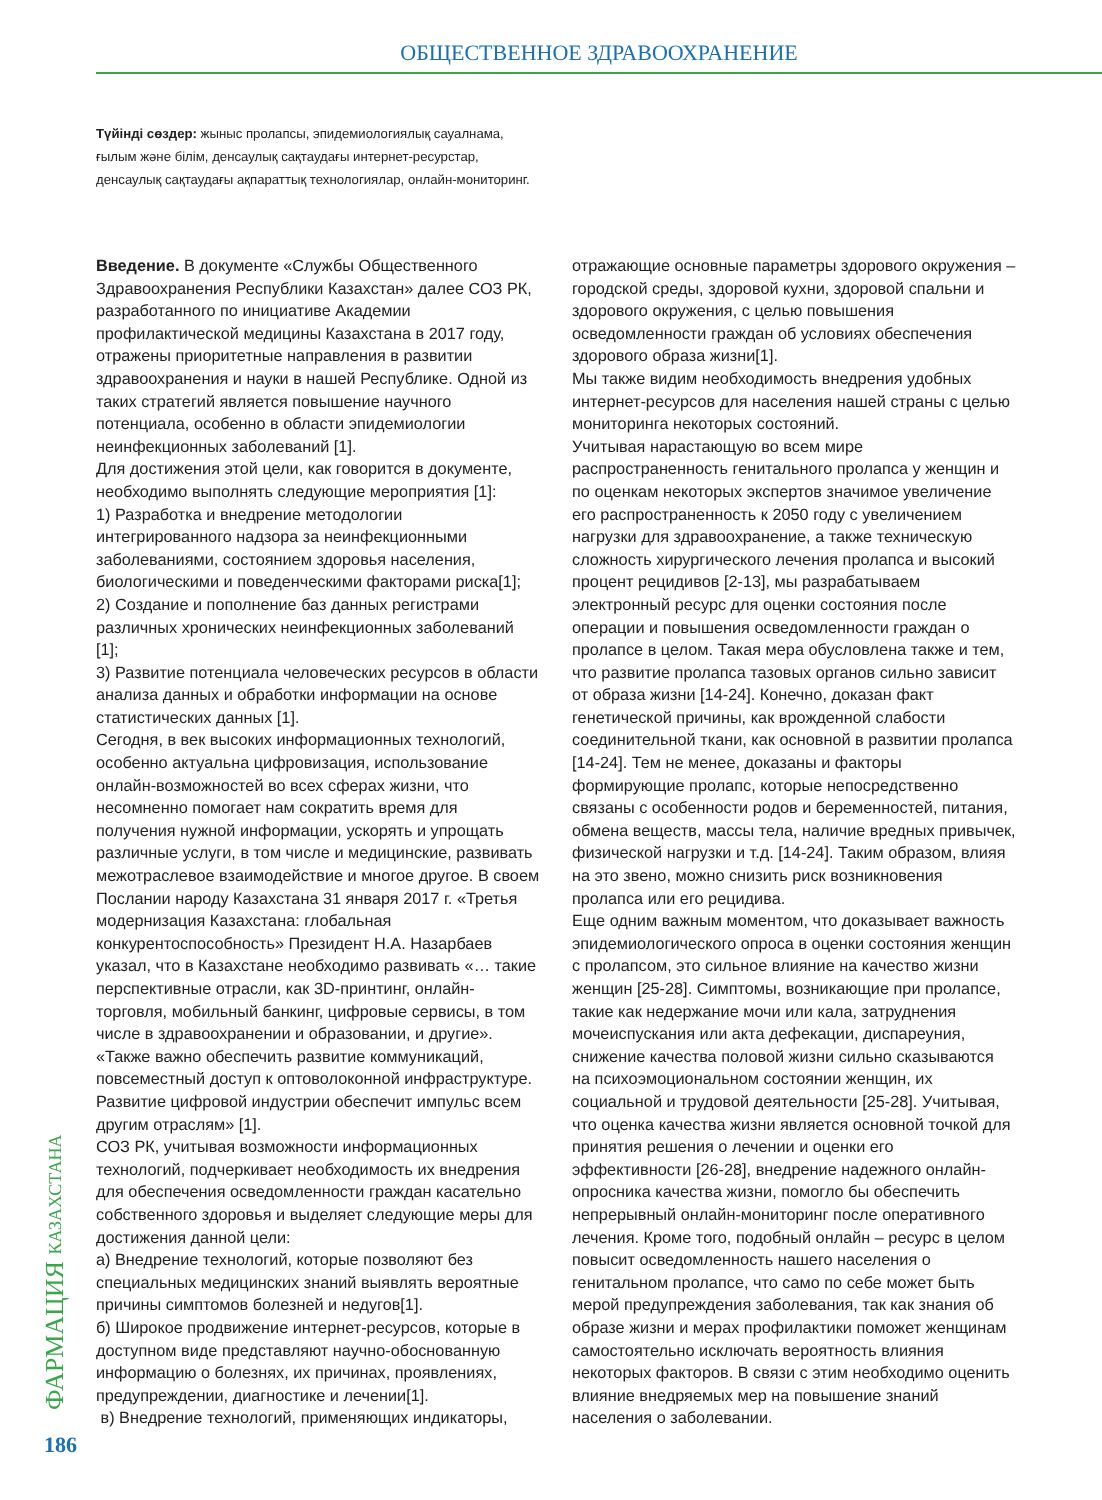ОБЩЕСТВЕННОЕ ЗДРАВООХРАНЕНИЕ
Түйінді сөздер: жыныс пролапсы, эпидемиологиялық сауалнама, ғылым және білім, денсаулық сақтаудағы интернет-ресурстар, денсаулық сақтаудағы ақпараттық технологиялар, онлайн-мониторинг.
Введение. В документе «Службы Общественного Здравоохранения Республики Казахстан» далее СОЗ РК, разработанного по инициативе Академии профилактической медицины Казахстана в 2017 году, отражены приоритетные направления в развитии здравоохранения и науки в нашей Республике. Одной из таких стратегий является повышение научного потенциала, особенно в области эпидемиологии неинфекционных заболеваний [1].
Для достижения этой цели, как говорится в документе, необходимо выполнять следующие мероприятия [1]:
1) Разработка и внедрение методологии интегрированного надзора за неинфекционными заболеваниями, состоянием здоровья населения, биологическими и поведенческими факторами риска[1];
2) Создание и пополнение баз данных регистрами различных хронических неинфекционных заболеваний [1];
3) Развитие потенциала человеческих ресурсов в области анализа данных и обработки информации на основе статистических данных [1].
Сегодня, в век высоких информационных технологий, особенно актуальна цифровизация, использование онлайн-возможностей во всех сферах жизни, что несомненно помогает нам сократить время для получения нужной информации, ускорять и упрощать различные услуги, в том числе и медицинские, развивать межотраслевое взаимодействие и многое другое. В своем Послании народу Казахстана 31 января 2017 г. «Третья модернизация Казахстана: глобальная конкурентоспособность» Президент Н.А. Назарбаев указал, что в Казахстане необходимо развивать «… такие перспективные отрасли, как 3D-принтинг, онлайн-торговля, мобильный банкинг, цифровые сервисы, в том числе в здравоохранении и образовании, и другие». «Также важно обеспечить развитие коммуникаций, повсеместный доступ к оптоволоконной инфраструктуре. Развитие цифровой индустрии обеспечит импульс всем другим отраслям» [1].
СОЗ РК, учитывая возможности информационных технологий, подчеркивает необходимость их внедрения для обеспечения осведомленности граждан касательно собственного здоровья и выделяет следующие меры для достижения данной цели:
а) Внедрение технологий, которые позволяют без специальных медицинских знаний выявлять вероятные причины симптомов болезней и недугов[1].
б) Широкое продвижение интернет-ресурсов, которые в доступном виде представляют научно-обоснованную информацию о болезнях, их причинах, проявлениях, предупреждении, диагностике и лечении[1].
в) Внедрение технологий, применяющих индикаторы,
отражающие основные параметры здорового окружения – городской среды, здоровой кухни, здоровой спальни и здорового окружения, с целью повышения осведомленности граждан об условиях обеспечения здорового образа жизни[1].
Мы также видим необходимость внедрения удобных интернет-ресурсов для населения нашей страны с целью мониторинга некоторых состояний.
Учитывая нарастающую во всем мире распространенность генитального пролапса у женщин и по оценкам некоторых экспертов значимое увеличение его распространенность к 2050 году с увеличением нагрузки для здравоохранение, а также техническую сложность хирургического лечения пролапса и высокий процент рецидивов [2-13], мы разрабатываем электронный ресурс для оценки состояния после операции и повышения осведомленности граждан о пролапсе в целом. Такая мера обусловлена также и тем, что развитие пролапса тазовых органов сильно зависит от образа жизни [14-24]. Конечно, доказан факт генетической причины, как врожденной слабости соединительной ткани, как основной в развитии пролапса [14-24]. Тем не менее, доказаны и факторы формирующие пролапс, которые непосредственно связаны с особенности родов и беременностей, питания, обмена веществ, массы тела, наличие вредных привычек, физической нагрузки и т.д. [14-24]. Таким образом, влияя на это звено, можно снизить риск возникновения пролапса или его рецидива.
Еще одним важным моментом, что доказывает важность эпидемиологического опроса в оценки состояния женщин с пролапсом, это сильное влияние на качество жизни женщин [25-28]. Симптомы, возникающие при пролапсе, такие как недержание мочи или кала, затруднения мочеиспускания или акта дефекации, диспареуния, снижение качества половой жизни сильно сказываются на психоэмоциональном состоянии женщин, их социальной и трудовой деятельности [25-28]. Учитывая, что оценка качества жизни является основной точкой для принятия решения о лечении и оценки его эффективности [26-28], внедрение надежного онлайн-опросника качества жизни, помогло бы обеспечить непрерывный онлайн-мониторинг после оперативного лечения. Кроме того, подобный онлайн – ресурс в целом повысит осведомленность нашего населения о генитальном пролапсе, что само по себе может быть мерой предупреждения заболевания, так как знания об образе жизни и мерах профилактики поможет женщинам самостоятельно исключать вероятность влияния некоторых факторов. В связи с этим необходимо оценить влияние внедряемых мер на повышение знаний населения о заболевании.
ФАРМАЦИЯ КАЗАХСТАНА
186